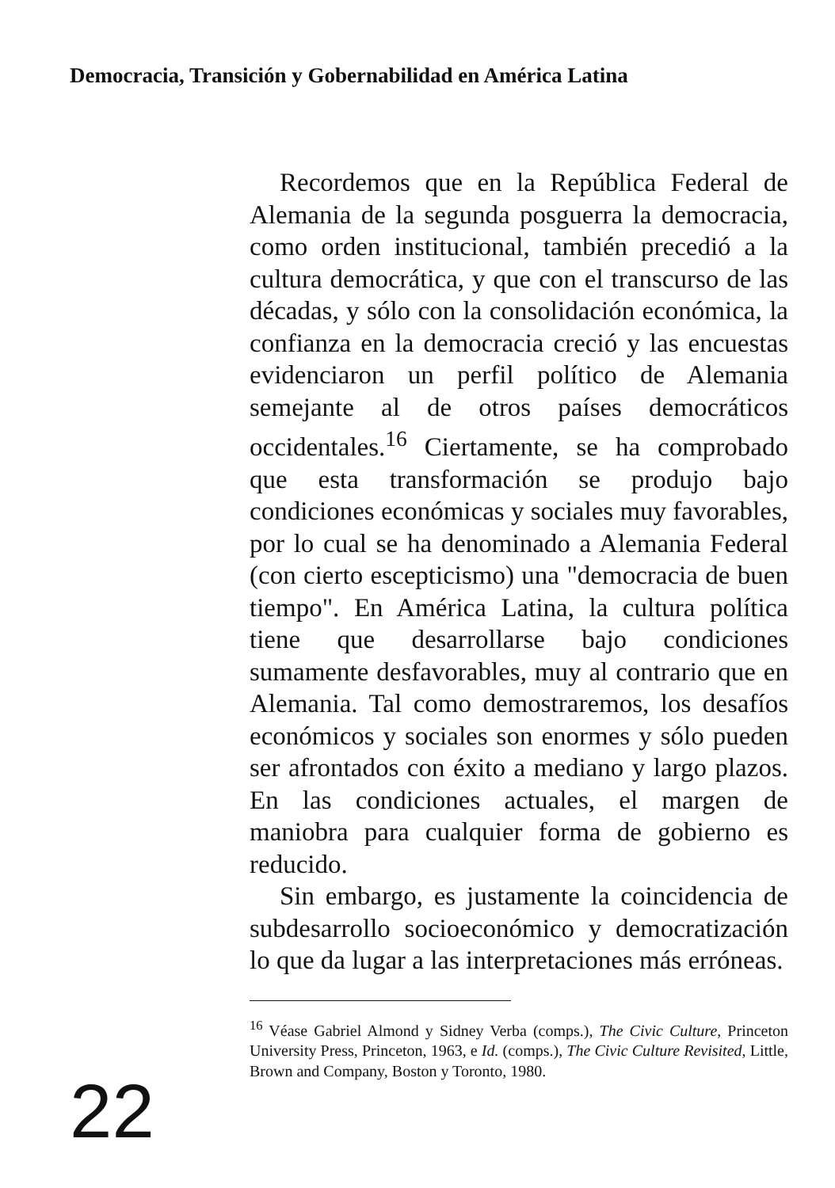Democracia, Transición y Gobernabilidad en América Latina
Recordemos que en la República Federal de Alemania de la segunda posguerra la democracia, como orden institucional, también precedió a la cultura democrática, y que con el transcurso de las décadas, y sólo con la consolidación económica, la confianza en la democracia creció y las encuestas evidenciaron un perfil político de Alemania semejante al de otros países democráticos occidentales.<sup>16</sup> Ciertamente, se ha comprobado que esta transformación se produjo bajo condiciones económicas y sociales muy favorables, por lo cual se ha denominado a Alemania Federal (con cierto escepticismo) una "democracia de buen tiempo". En América Latina, la cultura política tiene que desarrollarse bajo condiciones sumamente desfavorables, muy al contrario que en Alemania. Tal como demostraremos, los desafíos económicos y sociales son enormes y sólo pueden ser afrontados con éxito a mediano y largo plazos. En las condiciones actuales, el margen de maniobra para cualquier forma de gobierno es reducido.
Sin embargo, es justamente la coincidencia de subdesarrollo socioeconómico y democratización lo que da lugar a las interpretaciones más erróneas.
<sup>16</sup> Véase Gabriel Almond y Sidney Verba (comps.), The Civic Culture, Princeton University Press, Princeton, 1963, e Id. (comps.), The Civic Culture Revisited, Little, Brown and Company, Boston y Toronto, 1980.
22